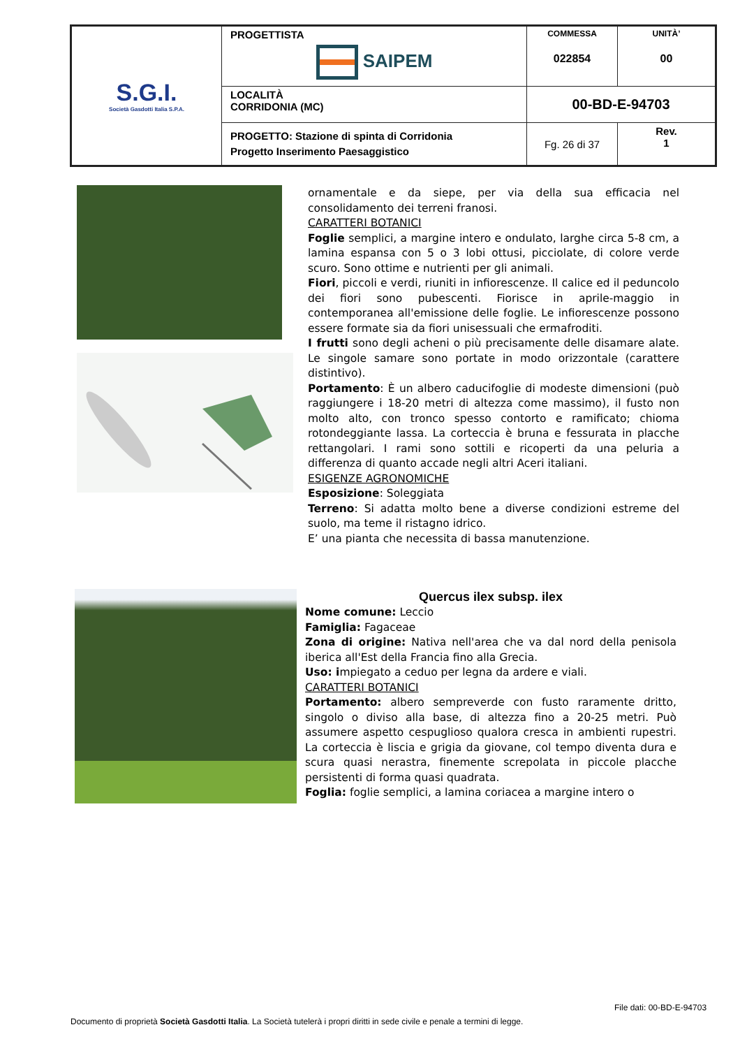| S.G.I. Società Gasdotti Italia S.P.A. | PROGETTISTA SAIPEM | COMMESSA 022854 | UNITÀ’ 00 |
| | LOCALITÀ CORRIDONIA (MC) | 00-BD-E-94703 | |
| | PROGETTO: Stazione di spinta di Corridonia Progetto Inserimento Paesaggistico | Fg. 26 di 37 | Rev. 1 |
ornamentale e da siepe, per via della sua efficacia nel consolidamento dei terreni franosi.
CARATTERI BOTANICI
Foglie semplici, a margine intero e ondulato, larghe circa 5-8 cm, a lamina espansa con 5 o 3 lobi ottusi, picciolate, di colore verde scuro. Sono ottime e nutrienti per gli animali.
Fiori, piccoli e verdi, riuniti in infiorescenze. Il calice ed il peduncolo dei fiori sono pubescenti. Fiorisce in aprile-maggio in contemporanea all'emissione delle foglie. Le infiorescenze possono essere formate sia da fiori unisessuali che ermafroditi.
I frutti sono degli acheni o più precisamente delle disamare alate. Le singole samare sono portate in modo orizzontale (carattere distintivo).
Portamento: È un albero caducifoglie di modeste dimensioni (può raggiungere i 18-20 metri di altezza come massimo), il fusto non molto alto, con tronco spesso contorto e ramificato; chioma rotondeggiante lassa. La corteccia è bruna e fessurata in placche rettangolari. I rami sono sottili e ricoperti da una peluria a differenza di quanto accade negli altri Aceri italiani.
ESIGENZE AGRONOMICHE
Esposizione: Soleggiata
Terreno: Si adatta molto bene a diverse condizioni estreme del suolo, ma teme il ristagno idrico.
E’ una pianta che necessita di bassa manutenzione.
Quercus ilex subsp. ilex
Nome comune: Leccio
Famiglia: Fagaceae
Zona di origine: Nativa nell'area che va dal nord della penisola iberica all'Est della Francia fino alla Grecia.
Uso: impiegato a ceduo per legna da ardere e viali.
CARATTERI BOTANICI
Portamento: albero sempreverde con fusto raramente dritto, singolo o diviso alla base, di altezza fino a 20-25 metri. Può assumere aspetto cespuglioso qualora cresca in ambienti rupestri. La corteccia è liscia e grigia da giovane, col tempo diventa dura e scura quasi nerastra, finemente screpolata in piccole placche persistenti di forma quasi quadrata.
Foglia: foglie semplici, a lamina coriacea a margine intero o
File dati: 00-BD-E-94703
Documento di proprietà Società Gasdotti Italia. La Società tutelerà i propri diritti in sede civile e penale a termini di legge.